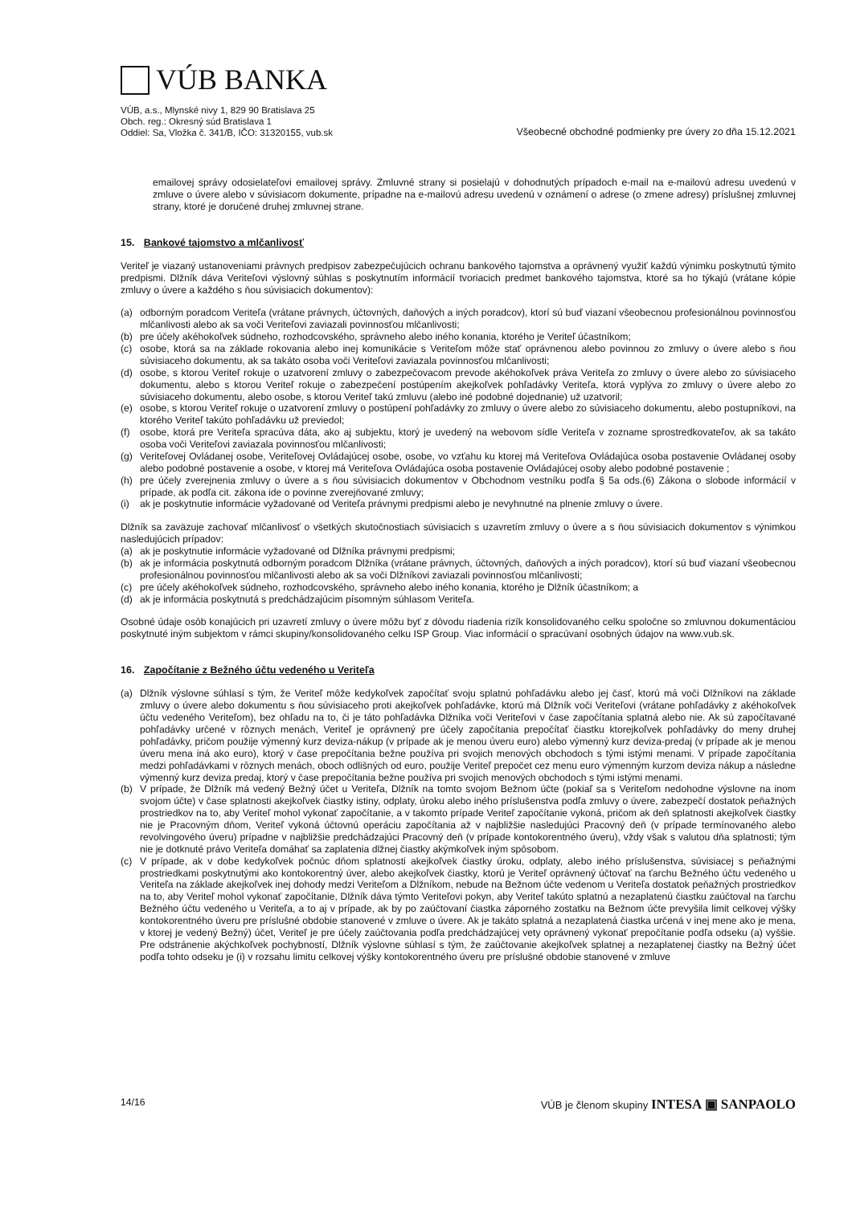VÚB BANKA
VÚB, a.s., Mlynské nivy 1, 829 90 Bratislava 25
Obch. reg.: Okresný súd Bratislava 1
Oddiel: Sa, Vložka č. 341/B, IČO: 31320155, vub.sk
Všeobecné obchodné podmienky pre úvery zo dňa 15.12.2021
emailovej správy odosielateľovi emailovej správy. Zmluvné strany si posielajú v dohodnutých prípadoch e-mail na e-mailovú adresu uvedenú v zmluve o úvere alebo v súvisiacom dokumente, prípadne na e-mailovú adresu uvedenú v oznámení o adrese (o zmene adresy) príslušnej zmluvnej strany, ktoré je doručené druhej zmluvnej strane.
15. Bankové tajomstvo a mlčanlivosť
Veriteľ je viazaný ustanoveniami právnych predpisov zabezpečujúcich ochranu bankového tajomstva a oprávnený využiť každú výnimku poskytnutú týmito predpismi. Dlžník dáva Veriteľovi výslovný súhlas s poskytnutím informácií tvoriacich predmet bankového tajomstva, ktoré sa ho týkajú (vrátane kópie zmluvy o úvere a každého s ňou súvisiacich dokumentov):
(a) odborným poradcom Veriteľa (vrátane právnych, účtovných, daňových a iných poradcov), ktorí sú buď viazaní všeobecnou profesionálnou povinnosťou mlčanlivosti alebo ak sa voči Veriteľovi zaviazali povinnosťou mlčanlivosti;
(b) pre účely akéhokoľvek súdneho, rozhodcovského, správneho alebo iného konania, ktorého je Veriteľ účastníkom;
(c) osobe, ktorá sa na základe rokovania alebo inej komunikácie s Veriteľom môže stať oprávnenou alebo povinnou zo zmluvy o úvere alebo s ňou súvisiaceho dokumentu, ak sa takáto osoba voči Veriteľovi zaviazala povinnosťou mlčanlivosti;
(d) osobe, s ktorou Veriteľ rokuje o uzatvorení zmluvy o zabezpečovacom prevode akéhokoľvek práva Veriteľa zo zmluvy o úvere alebo zo súvisiaceho dokumentu, alebo s ktorou Veriteľ rokuje o zabezpečení postúpením akejkoľvek pohľadávky Veriteľa, ktorá vyplýva zo zmluvy o úvere alebo zo súvisiaceho dokumentu, alebo osobe, s ktorou Veriteľ takú zmluvu (alebo iné podobné dojednanie) už uzatvoril;
(e) osobe, s ktorou Veriteľ rokuje o uzatvorení zmluvy o postúpení pohľadávky zo zmluvy o úvere alebo zo súvisiaceho dokumentu, alebo postupníkovi, na ktorého Veriteľ takúto pohľadávku už previedol;
(f) osobe, ktorá pre Veriteľa spracúva dáta, ako aj subjektu, ktorý je uvedený na webovom sídle Veriteľa v zozname sprostredkovateľov, ak sa takáto osoba voči Veriteľovi zaviazala povinnosťou mlčanlivosti;
(g) Veriteľovej Ovládanej osobe, Veriteľovej Ovládajúcej osobe, osobe, vo vzťahu ku ktorej má Veriteľova Ovládajúca osoba postavenie Ovládanej osoby alebo podobné postavenie a osobe, v ktorej má Veriteľova Ovládajúca osoba postavenie Ovládajúcej osoby alebo podobné postavenie ;
(h) pre účely zverejnenia zmluvy o úvere a s ňou súvisiacich dokumentov v Obchodnom vestníku podľa § 5a ods.(6) Zákona o slobode informácií v prípade, ak podľa cit. zákona ide o povinne zverejňované zmluvy;
(i) ak je poskytnutie informácie vyžadované od Veriteľa právnymi predpismi alebo je nevyhnutné na plnenie zmluvy o úvere.
Dlžník sa zaväzuje zachovať mlčanlivosť o všetkých skutočnostiach súvisiacich s uzavretím zmluvy o úvere a s ňou súvisiacich dokumentov s výnimkou nasledujúcich prípadov:
(a) ak je poskytnutie informácie vyžadované od Dlžníka právnymi predpismi;
(b) ak je informácia poskytnutá odborným poradcom Dlžníka (vrátane právnych, účtovných, daňových a iných poradcov), ktorí sú buď viazaní všeobecnou profesionálnou povinnosťou mlčanlivosti alebo ak sa voči Dlžníkovi zaviazali povinnosťou mlčanlivosti;
(c) pre účely akéhokoľvek súdneho, rozhodcovského, správneho alebo iného konania, ktorého je Dlžník účastníkom; a
(d) ak je informácia poskytnutá s predchádzajúcim písomným súhlasom Veriteľa.
Osobné údaje osôb konajúcich pri uzavretí zmluvy o úvere môžu byť z dôvodu riadenia rizík konsolidovaného celku spoločne so zmluvnou dokumentáciou poskytnuté iným subjektom v rámci skupiny/konsolidovaného celku ISP Group. Viac informácií o spracúvaní osobných údajov na www.vub.sk.
16. Započítanie z Bežného účtu vedeného u Veriteľa
(a) Dlžník výslovne súhlasí s tým, že Veriteľ môže kedykoľvek započítať svoju splatnú pohľadávku alebo jej časť, ktorú má voči Dlžníkovi na základe zmluvy o úvere alebo dokumentu s ňou súvisiaceho proti akejkoľvek pohľadávke, ktorú má Dlžník voči Veriteľovi (vrátane pohľadávky z akéhokoľvek účtu vedeného Veriteľom), bez ohľadu na to, či je táto pohľadávka Dlžníka voči Veriteľovi v čase započítania splatná alebo nie. Ak sú započítavané pohľadávky určené v rôznych menách, Veriteľ je oprávnený pre účely započítania prepočítať čiastku ktorejkoľvek pohľadávky do meny druhej pohľadávky, pričom použije výmenný kurz deviza-nákup (v prípade ak je menou úveru euro) alebo výmenný kurz deviza-predaj (v prípade ak je menou úveru mena iná ako euro), ktorý v čase prepočítania bežne používa pri svojich menových obchodoch s tými istými menami. V prípade započítania medzi pohľadávkami v rôznych menách, oboch odlišných od euro, použije Veriteľ prepočet cez menu euro výmenným kurzom deviza nákup a následne výmenný kurz deviza predaj, ktorý v čase prepočítania bežne používa pri svojich menových obchodoch s tými istými menami.
(b) V prípade, že Dlžník má vedený Bežný účet u Veriteľa, Dlžník na tomto svojom Bežnom účte (pokiaľ sa s Veriteľom nedohodne výslovne na inom svojom účte) v čase splatnosti akejkoľvek čiastky istiny, odplaty, úroku alebo iného príslušenstva podľa zmluvy o úvere, zabezpečí dostatok peňažných prostriedkov na to, aby Veriteľ mohol vykonať započítanie, a v takomto prípade Veriteľ započítanie vykoná, pričom ak deň splatnosti akejkoľvek čiastky nie je Pracovným dňom, Veriteľ vykoná účtovnú operáciu započítania až v najbližšie nasledujúci Pracovný deň (v prípade termínovaného alebo revolvingového úveru) prípadne v najbližšie predchádzajúci Pracovný deň (v prípade kontokorentného úveru), vždy však s valutou dňa splatnosti; tým nie je dotknuté právo Veriteľa domáhať sa zaplatenia dlžnej čiastky akýmkoľvek iným spôsobom.
(c) V prípade, ak v dobe kedykoľvek počnúc dňom splatnosti akejkoľvek čiastky úroku, odplaty, alebo iného príslušenstva, súvisiacej s peňažnými prostriedkami poskytnutými ako kontokorentný úver, alebo akejkoľvek čiastky, ktorú je Veriteľ oprávnený účtovať na ťarchu Bežného účtu vedeného u Veriteľa na základe akejkoľvek inej dohody medzi Veriteľom a Dlžníkom, nebude na Bežnom účte vedenom u Veriteľa dostatok peňažných prostriedkov na to, aby Veriteľ mohol vykonať započítanie, Dlžník dáva týmto Veriteľovi pokyn, aby Veriteľ takúto splatnú a nezaplatenú čiastku zaúčtoval na ťarchu Bežného účtu vedeného u Veriteľa, a to aj v prípade, ak by po zaúčtovaní čiastka záporného zostatku na Bežnom účte prevyšila limit celkovej výšky kontokorentného úveru pre príslušné obdobie stanovené v zmluve o úvere. Ak je takáto splatná a nezaplatená čiastka určená v inej mene ako je mena, v ktorej je vedený Bežný) účet, Veriteľ je pre účely zaúčtovania podľa predchádzajúcej vety oprávnený vykonať prepočítanie podľa odseku (a) vyššie. Pre odstránenie akýchkoľvek pochybností, Dlžník výslovne súhlasí s tým, že zaúčtovanie akejkoľvek splatnej a nezaplatenej čiastky na Bežný účet podľa tohto odseku je (i) v rozsahu limitu celkovej výšky kontokorentného úveru pre príslušné obdobie stanovené v zmluve
14/16 VÚB je členom skupiny INTESA ▣ SANPAOLO